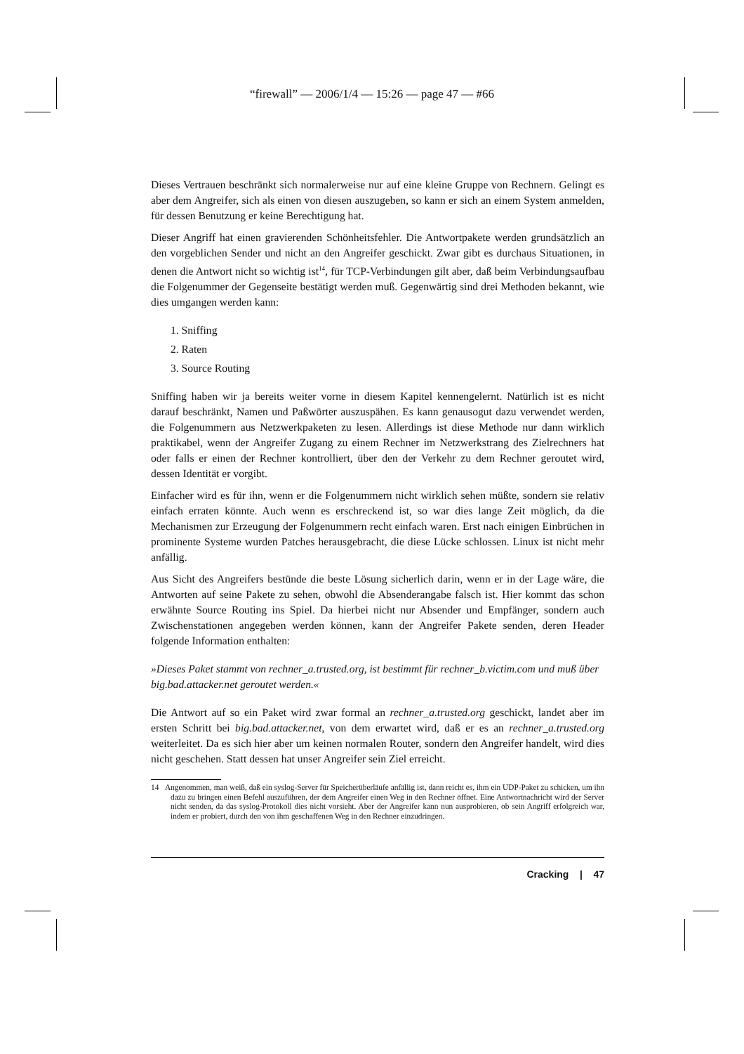“firewall” — 2006/1/4 — 15:26 — page 47 — #66
Dieses Vertrauen beschränkt sich normalerweise nur auf eine kleine Gruppe von Rechnern. Gelingt es aber dem Angreifer, sich als einen von diesen auszugeben, so kann er sich an einem System anmelden, für dessen Benutzung er keine Berechtigung hat.
Dieser Angriff hat einen gravierenden Schönheitsfehler. Die Antwortpakete werden grundsätzlich an den vorgeblichen Sender und nicht an den Angreifer geschickt. Zwar gibt es durchaus Situationen, in denen die Antwort nicht so wichtig ist<sup>14</sup>, für TCP-Verbindungen gilt aber, daß beim Verbindungsaufbau die Folgenummer der Gegenseite bestätigt werden muß. Gegenwärtig sind drei Methoden bekannt, wie dies umgangen werden kann:
1. Sniffing
2. Raten
3. Source Routing
Sniffing haben wir ja bereits weiter vorne in diesem Kapitel kennengelernt. Natürlich ist es nicht darauf beschränkt, Namen und Paßwörter auszuspähen. Es kann genausogut dazu verwendet werden, die Folgenummern aus Netzwerkpaketen zu lesen. Allerdings ist diese Methode nur dann wirklich praktikabel, wenn der Angreifer Zugang zu einem Rechner im Netzwerkstrang des Zielrechners hat oder falls er einen der Rechner kontrolliert, über den der Verkehr zu dem Rechner geroutet wird, dessen Identität er vorgibt.
Einfacher wird es für ihn, wenn er die Folgenummern nicht wirklich sehen müßte, sondern sie relativ einfach erraten könnte. Auch wenn es erschreckend ist, so war dies lange Zeit möglich, da die Mechanismen zur Erzeugung der Folgenummern recht einfach waren. Erst nach einigen Einbrüchen in prominente Systeme wurden Patches herausgebracht, die diese Lücke schlossen. Linux ist nicht mehr anfällig.
Aus Sicht des Angreifers bestünde die beste Lösung sicherlich darin, wenn er in der Lage wäre, die Antworten auf seine Pakete zu sehen, obwohl die Absenderangabe falsch ist. Hier kommt das schon erwähnte Source Routing ins Spiel. Da hierbei nicht nur Absender und Empfänger, sondern auch Zwischenstationen angegeben werden können, kann der Angreifer Pakete senden, deren Header folgende Information enthalten:
»Dieses Paket stammt von rechner_a.trusted.org, ist bestimmt für rechner_b.victim.com und muß über big.bad.attacker.net geroutet werden.«
Die Antwort auf so ein Paket wird zwar formal an rechner_a.trusted.org geschickt, landet aber im ersten Schritt bei big.bad.attacker.net, von dem erwartet wird, daß er es an rechner_a.trusted.org weiterleitet. Da es sich hier aber um keinen normalen Router, sondern den Angreifer handelt, wird dies nicht geschehen. Statt dessen hat unser Angreifer sein Ziel erreicht.
14 Angenommen, man weiß, daß ein syslog-Server für Speicherüberläufe anfällig ist, dann reicht es, ihm ein UDP-Paket zu schicken, um ihn dazu zu bringen einen Befehl auszuführen, der dem Angreifer einen Weg in den Rechner öffnet. Eine Antwortnachricht wird der Server nicht senden, da das syslog-Protokoll dies nicht vorsieht. Aber der Angreifer kann nun ausprobieren, ob sein Angriff erfolgreich war, indem er probiert, durch den von ihm geschaffenen Weg in den Rechner einzudringen.
Cracking | 47